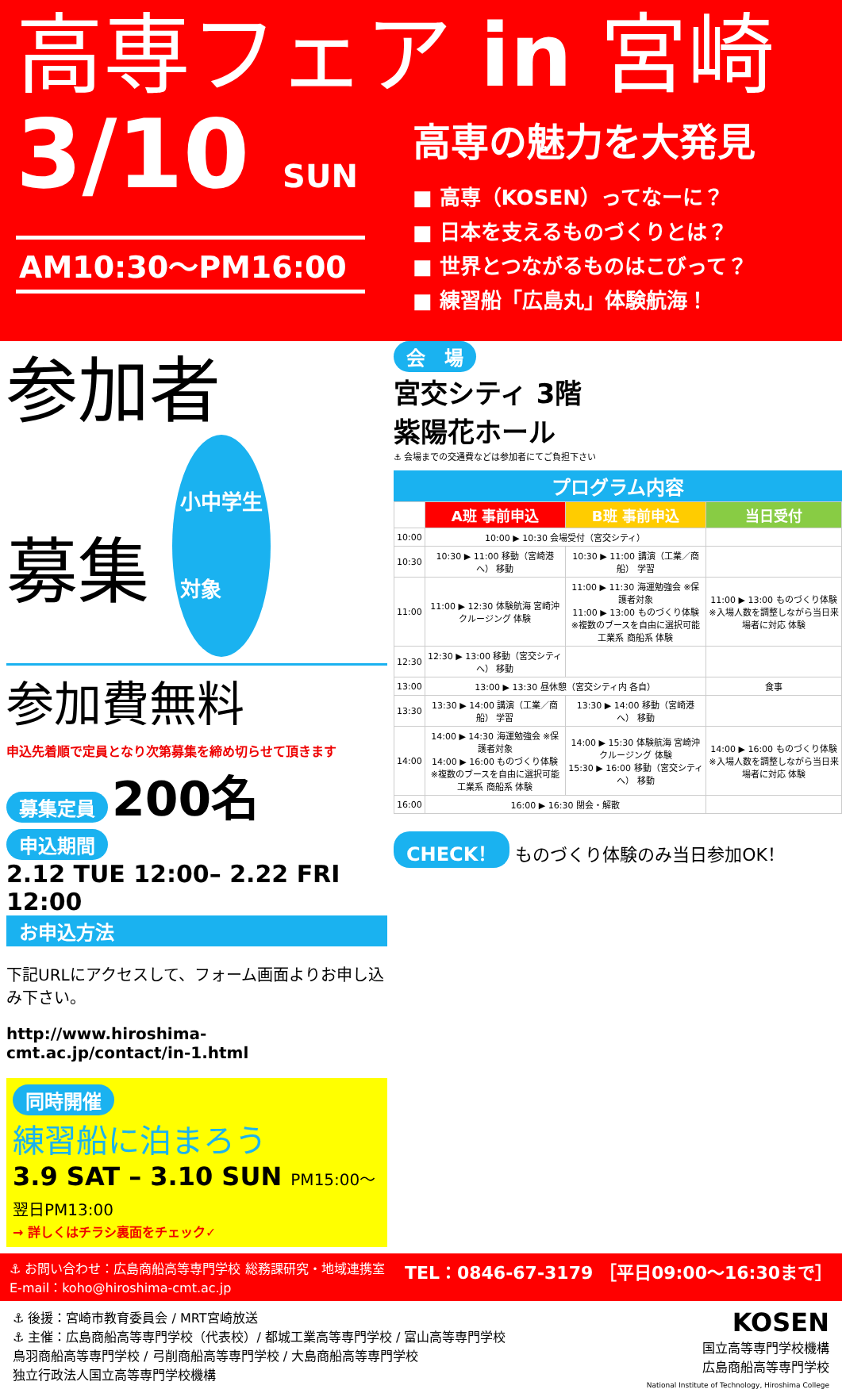高専フェア in 宮崎
3/10 SUN
AM10:30〜PM16:00
高専の魅力を大発見
■ 高専（KOSEN）ってなーに？
■ 日本を支えるものづくりとは？
■ 世界とつながるものはこびって？
■ 練習船「広島丸」体験航海！
参加者
募集 小中学生
対象
参加費無料
申込先着順で定員となり次第募集を締め切らせて頂きます
募集定員 200名
申込期間
2.12 TUE 12:00– 2.22 FRI 12:00
お申込方法
下記URLにアクセスして、フォーム画面よりお申し込み下さい。
http://www.hiroshima-cmt.ac.jp/contact/in-1.html
同時開催
練習船に泊まろう
3.9 SAT – 3.10 SUN PM15:00〜 翌日PM13:00
→ 詳しくはチラシ裏面をチェック✓
会　場
宮交シティ 3階
紫陽花ホール
⚓ 会場までの交通費などは参加者にてご負担下さい
プログラム内容
| | A班 事前申込 | B班 事前申込 | 当日受付 |
| --- | --- | --- | --- |
| 10:00 | 10:00 ▶ 10:30 会場受付（宮交シティ） | | |
| 10:30 | 10:30 ▶ 11:00 移動（宮崎港へ） 移動 | 10:30 ▶ 11:00 講演（工業／商船） 学習 | |
| 11:00 | 11:00 ▶ 12:30 体験航海 宮崎沖クルージング 体験 | 11:00 ▶ 11:30 海運勉強会 ※保護者対象 11:00 ▶ 13:00 ものづくり体験 ※複数のブースを自由に選択可能 工業系 商船系 体験 | 11:00 ▶ 13:00 ものづくり体験 ※入場人数を調整しながら当日来場者に対応 体験 |
| 12:30 | 12:30 ▶ 13:00 移動（宮交シティへ） 移動 | | |
| 13:00 | 13:00 ▶ 13:30 昼休憩（宮交シティ内 各自） | | 食事 |
| 13:30 | 13:30 ▶ 14:00 講演（工業／商船） 学習 | 13:30 ▶ 14:00 移動（宮崎港へ） 移動 | |
| 14:00 | 14:00 ▶ 14:30 海運勉強会 ※保護者対象 14:00 ▶ 16:00 ものづくり体験 ※複数のブースを自由に選択可能 工業系 商船系 体験 | 14:00 ▶ 15:30 体験航海 宮崎沖クルージング 体験 15:30 ▶ 16:00 移動（宮交シティへ） 移動 | 14:00 ▶ 16:00 ものづくり体験 ※入場人数を調整しながら当日来場者に対応 体験 |
| 16:00 | 16:00 ▶ 16:30 閉会・解散 | | |
CHECK！ ものづくり体験のみ当日参加OK！
⚓ お問い合わせ：広島商船高等専門学校 総務課研究・地域連携室
E-mail：koho@hiroshima-cmt.ac.jp
TEL：0846-67-3179 ［平日09:00〜16:30まで］
⚓ 後援：宮崎市教育委員会 / MRT宮崎放送
⚓ 主催：広島商船高等専門学校（代表校）/ 都城工業高等専門学校 / 富山高等専門学校
鳥羽商船高等専門学校 / 弓削商船高等専門学校 / 大島商船高等専門学校
独立行政法人国立高等専門学校機構
KOSEN
国立高等専門学校機構
広島商船高等専門学校
National Institute of Technology, Hiroshima College